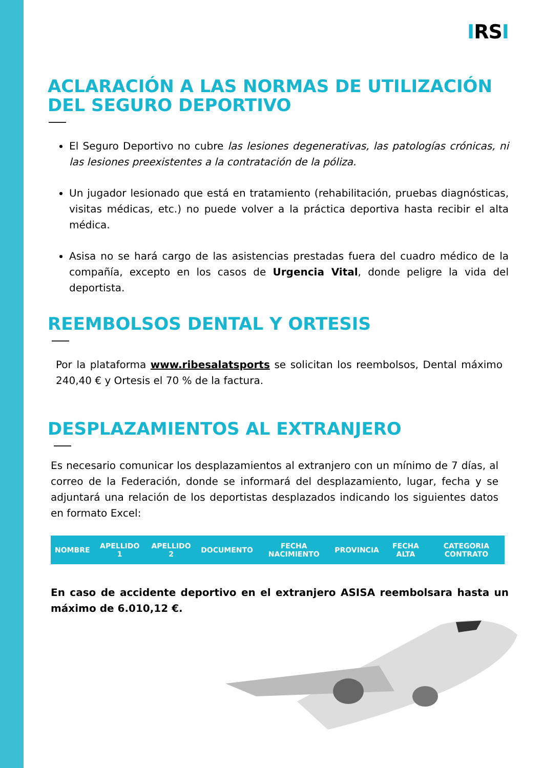IRSI
ACLARACIÓN A LAS NORMAS DE UTILIZACIÓN DEL SEGURO DEPORTIVO
El Seguro Deportivo no cubre las lesiones degenerativas, las patologías crónicas, ni las lesiones preexistentes a la contratación de la póliza.
Un jugador lesionado que está en tratamiento (rehabilitación, pruebas diagnósticas, visitas médicas, etc.) no puede volver a la práctica deportiva hasta recibir el alta médica.
Asisa no se hará cargo de las asistencias prestadas fuera del cuadro médico de la compañía, excepto en los casos de Urgencia Vital, donde peligre la vida del deportista.
REEMBOLSOS DENTAL Y ORTESIS
Por la plataforma www.ribesalatsports se solicitan los reembolsos, Dental máximo 240,40 € y Ortesis el 70 % de la factura.
DESPLAZAMIENTOS AL EXTRANJERO
Es necesario comunicar los desplazamientos al extranjero con un mínimo de 7 días, al correo de la Federación, donde se informará del desplazamiento, lugar, fecha y se adjuntará una relación de los deportistas desplazados indicando los siguientes datos en formato Excel:
| NOMBRE | APELLIDO 1 | APELLIDO 2 | DOCUMENTO | FECHA NACIMIENTO | PROVINCIA | FECHA ALTA | CATEGORIA CONTRATO |
| --- | --- | --- | --- | --- | --- | --- | --- |
En caso de accidente deportivo en el extranjero ASISA reembolsara hasta un máximo de 6.010,12 €.